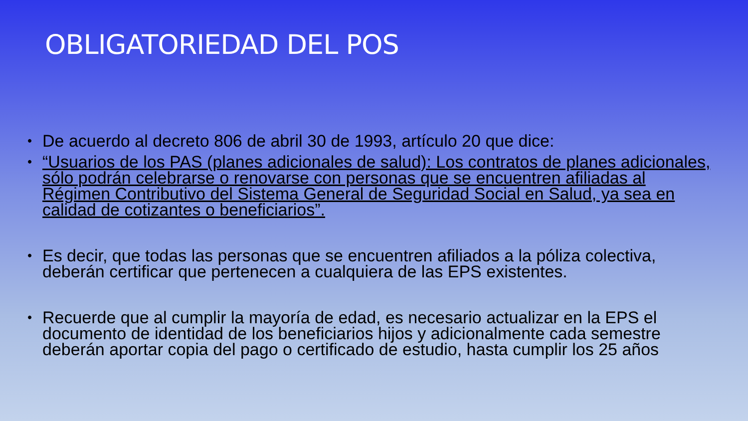OBLIGATORIEDAD DEL POS
• De acuerdo al decreto 806 de abril 30 de 1993, artículo 20 que dice:
• “Usuarios de los PAS (planes adicionales de salud): Los contratos de planes adicionales, sólo podrán celebrarse o renovarse con personas que se encuentren afiliadas al Régimen Contributivo del Sistema General de Seguridad Social en Salud, ya sea en calidad de cotizantes o beneficiarios”.
• Es decir, que todas las personas que se encuentren afiliados a la póliza colectiva, deberán certificar que pertenecen a cualquiera de las EPS existentes.
• Recuerde que al cumplir la mayoría de edad, es necesario actualizar en la EPS el documento de identidad de los beneficiarios hijos y adicionalmente cada semestre deberán aportar copia del pago o certificado de estudio, hasta cumplir los 25 años